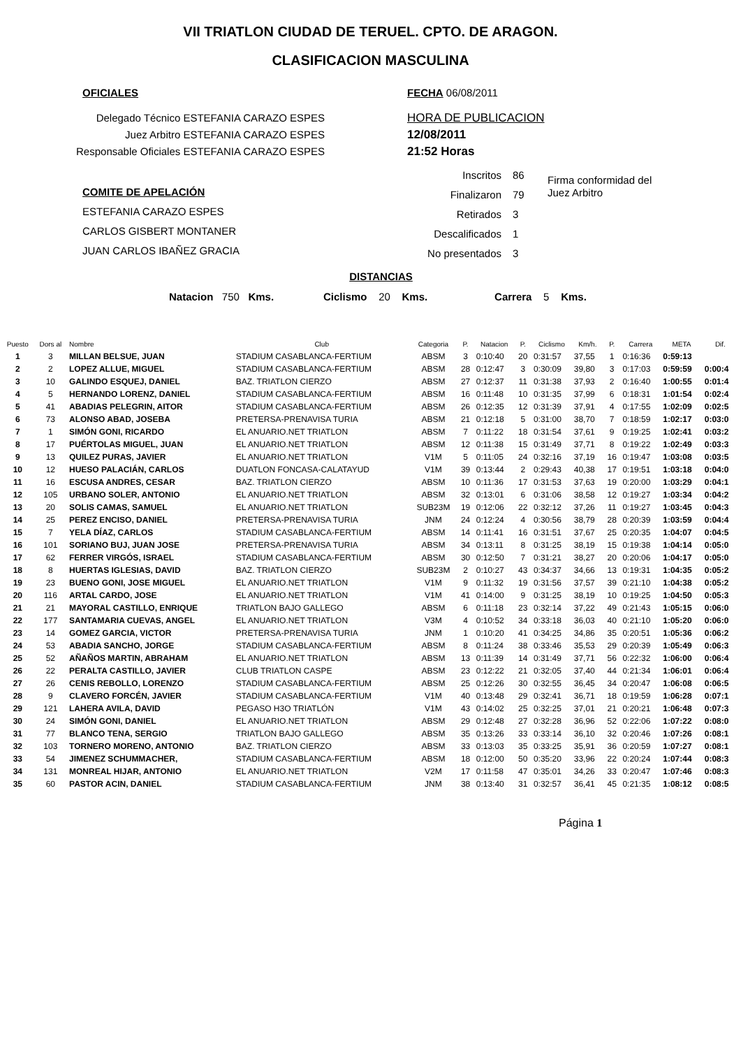VII TRIATLON CIUDAD DE TERUEL. CPTO. DE ARAGON.
CLASIFICACION MASCULINA
OFICIALES FECHA 06/08/2011
Delegado Técnico ESTEFANIA CARAZO ESPES
Juez Arbitro ESTEFANIA CARAZO ESPES
Responsable Oficiales ESTEFANIA CARAZO ESPES
HORA DE PUBLICACION
12/08/2011
21:52 Horas
COMITE DE APELACIÓN
ESTEFANIA CARAZO ESPES
CARLOS GISBERT MONTANER
JUAN CARLOS IBAÑEZ GRACIA
Inscritos
Finalizaron
Retirados
Descalificados
No presentados
86
79
3
1
3
Firma conformidad del
Juez Arbitro
DISTANCIAS
Natacion 750 Kms. Ciclismo 20 Kms. Carrera 5 Kms.
| Puesto | Dors al | Nombre | Club | Categoria | P. | Natacion | P. | Ciclismo | Km/h. | P. | Carrera | META | Dif. |
| --- | --- | --- | --- | --- | --- | --- | --- | --- | --- | --- | --- | --- | --- |
| 1 | 3 | MILLAN BELSUE, JUAN | STADIUM CASABLANCA-FERTIUM | ABSM | 3 | 0:10:40 | 20 | 0:31:57 | 37,55 | 1 | 0:16:36 | 0:59:13 | |
| 2 | 2 | LOPEZ ALLUE, MIGUEL | STADIUM CASABLANCA-FERTIUM | ABSM | 28 | 0:12:47 | 3 | 0:30:09 | 39,80 | 3 | 0:17:03 | 0:59:59 | 0:00:4 |
| 3 | 10 | GALINDO ESQUEJ, DANIEL | BAZ. TRIATLON CIERZO | ABSM | 27 | 0:12:37 | 11 | 0:31:38 | 37,93 | 2 | 0:16:40 | 1:00:55 | 0:01:4 |
| 4 | 5 | HERNANDO LORENZ, DANIEL | STADIUM CASABLANCA-FERTIUM | ABSM | 16 | 0:11:48 | 10 | 0:31:35 | 37,99 | 6 | 0:18:31 | 1:01:54 | 0:02:4 |
| 5 | 41 | ABADIAS PELEGRIN, AITOR | STADIUM CASABLANCA-FERTIUM | ABSM | 26 | 0:12:35 | 12 | 0:31:39 | 37,91 | 4 | 0:17:55 | 1:02:09 | 0:02:5 |
| 6 | 73 | ALONSO ABAD, JOSEBA | PRETERSA-PRENAVISA TURIA | ABSM | 21 | 0:12:18 | 5 | 0:31:00 | 38,70 | 7 | 0:18:59 | 1:02:17 | 0:03:0 |
| 7 | 1 | SIMÓN GONI, RICARDO | EL ANUARIO.NET TRIATLON | ABSM | 7 | 0:11:22 | 18 | 0:31:54 | 37,61 | 9 | 0:19:25 | 1:02:41 | 0:03:2 |
| 8 | 17 | PUÉRTOLAS MIGUEL, JUAN | EL ANUARIO.NET TRIATLON | ABSM | 12 | 0:11:38 | 15 | 0:31:49 | 37,71 | 8 | 0:19:22 | 1:02:49 | 0:03:3 |
| 9 | 13 | QUILEZ PURAS, JAVIER | EL ANUARIO.NET TRIATLON | V1M | 5 | 0:11:05 | 24 | 0:32:16 | 37,19 | 16 | 0:19:47 | 1:03:08 | 0:03:5 |
| 10 | 12 | HUESO PALACIÁN, CARLOS | DUATLON FONCASA-CALATAYUD | V1M | 39 | 0:13:44 | 2 | 0:29:43 | 40,38 | 17 | 0:19:51 | 1:03:18 | 0:04:0 |
| 11 | 16 | ESCUSA ANDRES, CESAR | BAZ. TRIATLON CIERZO | ABSM | 10 | 0:11:36 | 17 | 0:31:53 | 37,63 | 19 | 0:20:00 | 1:03:29 | 0:04:1 |
| 12 | 105 | URBANO SOLER, ANTONIO | EL ANUARIO.NET TRIATLON | ABSM | 32 | 0:13:01 | 6 | 0:31:06 | 38,58 | 12 | 0:19:27 | 1:03:34 | 0:04:2 |
| 13 | 20 | SOLIS CAMAS, SAMUEL | EL ANUARIO.NET TRIATLON | SUB23M | 19 | 0:12:06 | 22 | 0:32:12 | 37,26 | 11 | 0:19:27 | 1:03:45 | 0:04:3 |
| 14 | 25 | PEREZ ENCISO, DANIEL | PRETERSA-PRENAVISA TURIA | JNM | 24 | 0:12:24 | 4 | 0:30:56 | 38,79 | 28 | 0:20:39 | 1:03:59 | 0:04:4 |
| 15 | 7 | YELA DÍAZ, CARLOS | STADIUM CASABLANCA-FERTIUM | ABSM | 14 | 0:11:41 | 16 | 0:31:51 | 37,67 | 25 | 0:20:35 | 1:04:07 | 0:04:5 |
| 16 | 101 | SORIANO BUJ, JUAN JOSE | PRETERSA-PRENAVISA TURIA | ABSM | 34 | 0:13:11 | 8 | 0:31:25 | 38,19 | 15 | 0:19:38 | 1:04:14 | 0:05:0 |
| 17 | 62 | FERRER VIRGÓS, ISRAEL | STADIUM CASABLANCA-FERTIUM | ABSM | 30 | 0:12:50 | 7 | 0:31:21 | 38,27 | 20 | 0:20:06 | 1:04:17 | 0:05:0 |
| 18 | 8 | HUERTAS IGLESIAS, DAVID | BAZ. TRIATLON CIERZO | SUB23M | 2 | 0:10:27 | 43 | 0:34:37 | 34,66 | 13 | 0:19:31 | 1:04:35 | 0:05:2 |
| 19 | 23 | BUENO GONI, JOSE MIGUEL | EL ANUARIO.NET TRIATLON | V1M | 9 | 0:11:32 | 19 | 0:31:56 | 37,57 | 39 | 0:21:10 | 1:04:38 | 0:05:2 |
| 20 | 116 | ARTAL CARDO, JOSE | EL ANUARIO.NET TRIATLON | V1M | 41 | 0:14:00 | 9 | 0:31:25 | 38,19 | 10 | 0:19:25 | 1:04:50 | 0:05:3 |
| 21 | 21 | MAYORAL CASTILLO, ENRIQUE | TRIATLON BAJO GALLEGO | ABSM | 6 | 0:11:18 | 23 | 0:32:14 | 37,22 | 49 | 0:21:43 | 1:05:15 | 0:06:0 |
| 22 | 177 | SANTAMARIA CUEVAS, ANGEL | EL ANUARIO.NET TRIATLON | V3M | 4 | 0:10:52 | 34 | 0:33:18 | 36,03 | 40 | 0:21:10 | 1:05:20 | 0:06:0 |
| 23 | 14 | GOMEZ GARCIA, VICTOR | PRETERSA-PRENAVISA TURIA | JNM | 1 | 0:10:20 | 41 | 0:34:25 | 34,86 | 35 | 0:20:51 | 1:05:36 | 0:06:2 |
| 24 | 53 | ABADIA SANCHO, JORGE | STADIUM CASABLANCA-FERTIUM | ABSM | 8 | 0:11:24 | 38 | 0:33:46 | 35,53 | 29 | 0:20:39 | 1:05:49 | 0:06:3 |
| 25 | 52 | AÑAÑOS MARTIN, ABRAHAM | EL ANUARIO.NET TRIATLON | ABSM | 13 | 0:11:39 | 14 | 0:31:49 | 37,71 | 56 | 0:22:32 | 1:06:00 | 0:06:4 |
| 26 | 22 | PERALTA CASTILLO, JAVIER | CLUB TRIATLON CASPE | ABSM | 23 | 0:12:22 | 21 | 0:32:05 | 37,40 | 44 | 0:21:34 | 1:06:01 | 0:06:4 |
| 27 | 26 | CENIS REBOLLO, LORENZO | STADIUM CASABLANCA-FERTIUM | ABSM | 25 | 0:12:26 | 30 | 0:32:55 | 36,45 | 34 | 0:20:47 | 1:06:08 | 0:06:5 |
| 28 | 9 | CLAVERO FORCÉN, JAVIER | STADIUM CASABLANCA-FERTIUM | V1M | 40 | 0:13:48 | 29 | 0:32:41 | 36,71 | 18 | 0:19:59 | 1:06:28 | 0:07:1 |
| 29 | 121 | LAHERA AVILA, DAVID | PEGASO H3O TRIATLÓN | V1M | 43 | 0:14:02 | 25 | 0:32:25 | 37,01 | 21 | 0:20:21 | 1:06:48 | 0:07:3 |
| 30 | 24 | SIMÓN GONI, DANIEL | EL ANUARIO.NET TRIATLON | ABSM | 29 | 0:12:48 | 27 | 0:32:28 | 36,96 | 52 | 0:22:06 | 1:07:22 | 0:08:0 |
| 31 | 77 | BLANCO TENA, SERGIO | TRIATLON BAJO GALLEGO | ABSM | 35 | 0:13:26 | 33 | 0:33:14 | 36,10 | 32 | 0:20:46 | 1:07:26 | 0:08:1 |
| 32 | 103 | TORNERO MORENO, ANTONIO | BAZ. TRIATLON CIERZO | ABSM | 33 | 0:13:03 | 35 | 0:33:25 | 35,91 | 36 | 0:20:59 | 1:07:27 | 0:08:1 |
| 33 | 54 | JIMENEZ SCHUMMACHER, | STADIUM CASABLANCA-FERTIUM | ABSM | 18 | 0:12:00 | 50 | 0:35:20 | 33,96 | 22 | 0:20:24 | 1:07:44 | 0:08:3 |
| 34 | 131 | MONREAL HIJAR, ANTONIO | EL ANUARIO.NET TRIATLON | V2M | 17 | 0:11:58 | 47 | 0:35:01 | 34,26 | 33 | 0:20:47 | 1:07:46 | 0:08:3 |
| 35 | 60 | PASTOR ACIN, DANIEL | STADIUM CASABLANCA-FERTIUM | JNM | 38 | 0:13:40 | 31 | 0:32:57 | 36,41 | 45 | 0:21:35 | 1:08:12 | 0:08:5 |
Página 1